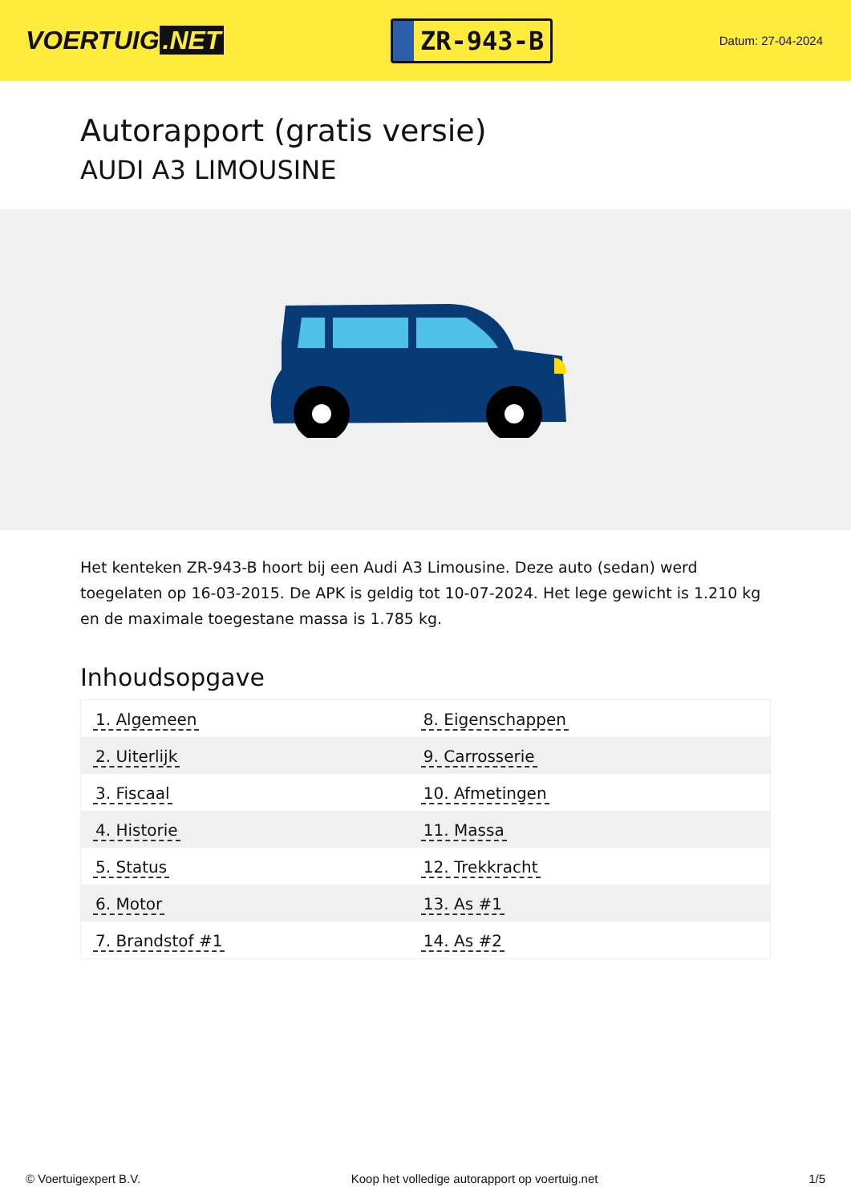VOERTUIG.NET
ZR-943-B
Datum: 27-04-2024
Autorapport (gratis versie)
AUDI A3 LIMOUSINE
Het kenteken ZR-943-B hoort bij een Audi A3 Limousine. Deze auto (sedan) werd toegelaten op 16-03-2015. De APK is geldig tot 10-07-2024. Het lege gewicht is 1.210 kg en de maximale toegestane massa is 1.785 kg.
Inhoudsopgave
| 1. Algemeen | 8. Eigenschappen |
| 2. Uiterlijk | 9. Carrosserie |
| 3. Fiscaal | 10. Afmetingen |
| 4. Historie | 11. Massa |
| 5. Status | 12. Trekkracht |
| 6. Motor | 13. As #1 |
| 7. Brandstof #1 | 14. As #2 |
© Voertuigexpert B.V. Koop het volledige autorapport op voertuig.net 1/5